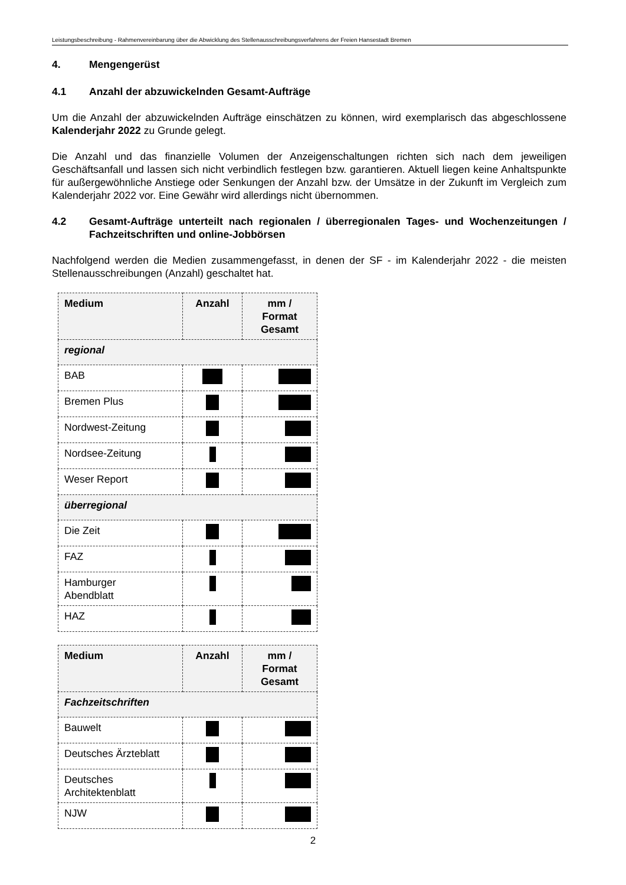Leistungsbeschreibung - Rahmenvereinbarung über die Abwicklung des Stellenausschreibungsverfahrens der Freien Hansestadt Bremen
4. Mengengerüst
4.1 Anzahl der abzuwickelnden Gesamt-Aufträge
Um die Anzahl der abzuwickelnden Aufträge einschätzen zu können, wird exemplarisch das abgeschlossene Kalenderjahr 2022 zu Grunde gelegt.
Die Anzahl und das finanzielle Volumen der Anzeigenschaltungen richten sich nach dem jeweiligen Geschäftsanfall und lassen sich nicht verbindlich festlegen bzw. garantieren. Aktuell liegen keine Anhaltspunkte für außergewöhnliche Anstiege oder Senkungen der Anzahl bzw. der Umsätze in der Zukunft im Vergleich zum Kalenderjahr 2022 vor. Eine Gewähr wird allerdings nicht übernommen.
4.2 Gesamt-Aufträge unterteilt nach regionalen / überregionalen Tages- und Wochenzeitungen / Fachzeitschriften und online-Jobbörsen
Nachfolgend werden die Medien zusammengefasst, in denen der SF - im Kalenderjahr 2022 - die meisten Stellenausschreibungen (Anzahl) geschaltet hat.
| Medium | Anzahl | mm / Format Gesamt |
| --- | --- | --- |
| regional | | |
| BAB | | |
| Bremen Plus | | |
| Nordwest-Zeitung | | |
| Nordsee-Zeitung | | |
| Weser Report | | |
| überregional | | |
| Die Zeit | | |
| FAZ | | |
| Hamburger Abendblatt | | |
| HAZ | | |
| Medium | Anzahl | mm / Format Gesamt |
| --- | --- | --- |
| Fachzeitschriften | | |
| Bauwelt | | |
| Deutsches Ärzteblatt | | |
| Deutsches Architektenblatt | | |
| NJW | | |
2